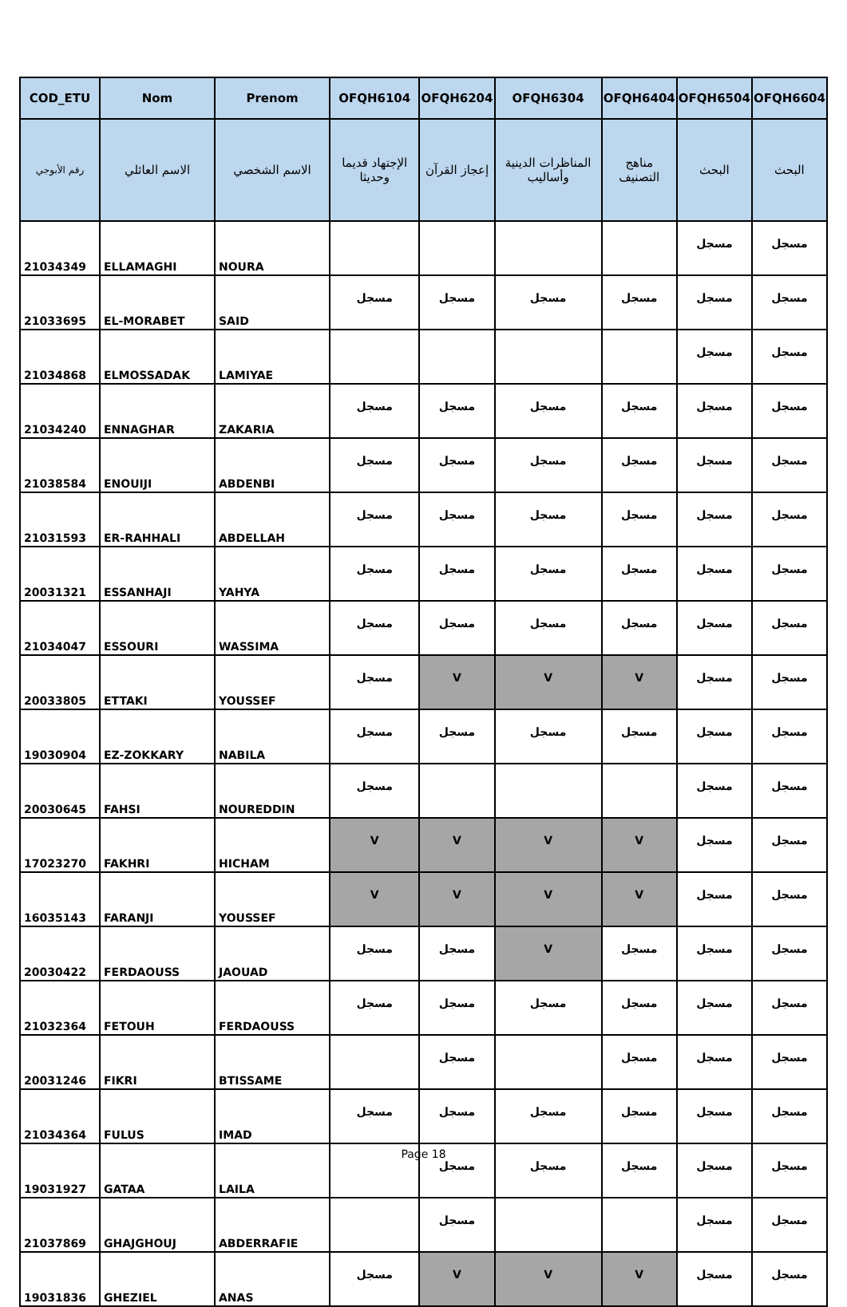| COD_ETU | Nom | Prenom | OFQH6104 | OFQH6204 | OFQH6304 | OFQH6404 | OFQH6504 | OFQH6604 |
| --- | --- | --- | --- | --- | --- | --- | --- | --- |
| رقم الأبوجي | الاسم العائلي | الاسم الشخصي | الإجتهاد قديما وحديثا | إعجاز القرآن | المناظرات الدينية وأساليب | مناهج التصنيف | البحث | البحث |
| 21034349 | ELLAMAGHI | NOURA | | | | | مسجل | مسجل |
| 21033695 | EL-MORABET | SAID | مسجل | مسجل | مسجل | مسجل | مسجل | مسجل |
| 21034868 | ELMOSSADAK | LAMIYAE | | | | | مسجل | مسجل |
| 21034240 | ENNAGHAR | ZAKARIA | مسجل | مسجل | مسجل | مسجل | مسجل | مسجل |
| 21038584 | ENOUIJI | ABDENBI | مسجل | مسجل | مسجل | مسجل | مسجل | مسجل |
| 21031593 | ER-RAHHALI | ABDELLAH | مسجل | مسجل | مسجل | مسجل | مسجل | مسجل |
| 20031321 | ESSANHAJI | YAHYA | مسجل | مسجل | مسجل | مسجل | مسجل | مسجل |
| 21034047 | ESSOURI | WASSIMA | مسجل | مسجل | مسجل | مسجل | مسجل | مسجل |
| 20033805 | ETTAKI | YOUSSEF | مسجل | V | V | V | مسجل | مسجل |
| 19030904 | EZ-ZOKKARY | NABILA | مسجل | مسجل | مسجل | مسجل | مسجل | مسجل |
| 20030645 | FAHSI | NOUREDDIN | مسجل | | | | مسجل | مسجل |
| 17023270 | FAKHRI | HICHAM | V | V | V | V | مسجل | مسجل |
| 16035143 | FARANJI | YOUSSEF | V | V | V | V | مسجل | مسجل |
| 20030422 | FERDAOUSS | JAOUAD | مسجل | مسجل | V | مسجل | مسجل | مسجل |
| 21032364 | FETOUH | FERDAOUSS | مسجل | مسجل | مسجل | مسجل | مسجل | مسجل |
| 20031246 | FIKRI | BTISSAME | | مسجل | | مسجل | مسجل | مسجل |
| 21034364 | FULUS | IMAD | مسجل | مسجل | مسجل | مسجل | مسجل | مسجل |
| 19031927 | GATAA | LAILA | | مسجل | مسجل | مسجل | مسجل | مسجل |
| 21037869 | GHAJGHOUJ | ABDERRAFIE | | مسجل | | | مسجل | مسجل |
| 19031836 | GHEZIEL | ANAS | مسجل | V | V | V | مسجل | مسجل |
Page 18